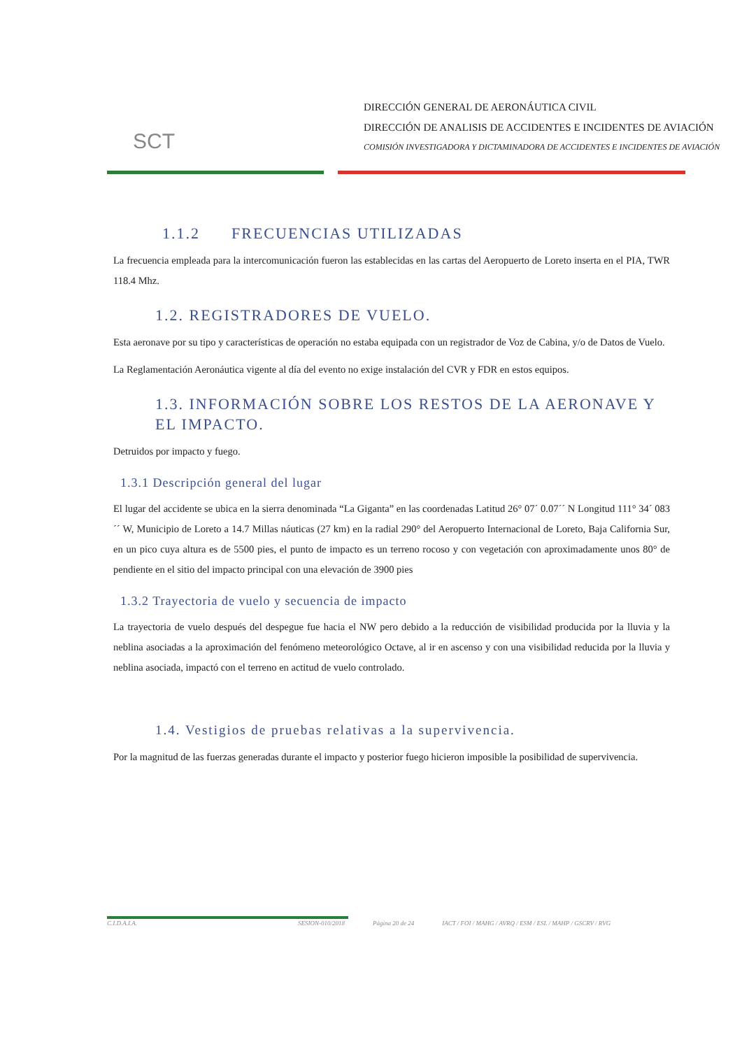SCT
DIRECCIÓN GENERAL DE AERONÁUTICA CIVIL
DIRECCIÓN DE ANALISIS DE ACCIDENTES E INCIDENTES DE AVIACIÓN
COMISIÓN INVESTIGADORA Y DICTAMINADORA DE ACCIDENTES E INCIDENTES DE AVIACIÓN
1.1.2 FRECUENCIAS UTILIZADAS
La frecuencia empleada para la intercomunicación fueron las establecidas en las cartas del Aeropuerto de Loreto inserta en el PIA, TWR 118.4 Mhz.
1.2. REGISTRADORES DE VUELO.
Esta aeronave por su tipo y características de operación no estaba equipada con un registrador de Voz de Cabina, y/o de Datos de Vuelo.
La Reglamentación Aeronáutica vigente al día del evento no exige instalación del CVR y FDR en estos equipos.
1.3. INFORMACIÓN SOBRE LOS RESTOS DE LA AERONAVE Y EL IMPACTO.
Detruidos por impacto y fuego.
1.3.1 Descripción general del lugar
El lugar del accidente se ubica en la sierra denominada “La Giganta” en las coordenadas Latitud 26° 07´ 0.07´´ N Longitud 111° 34´ 083´´ W, Municipio de Loreto a 14.7 Millas náuticas (27 km) en la radial 290° del Aeropuerto Internacional de Loreto, Baja California Sur, en un pico cuya altura es de 5500 pies, el punto de impacto es un terreno rocoso y con vegetación con aproximadamente unos 80° de pendiente en el sitio del impacto principal con una elevación de 3900 pies
1.3.2 Trayectoria de vuelo y secuencia de impacto
La trayectoria de vuelo después del despegue fue hacia el NW pero debido a la reducción de visibilidad producida por la lluvia y la neblina asociadas a la aproximación del fenómeno meteorológico Octave, al ir en ascenso y con una visibilidad reducida por la lluvia y neblina asociada, impactó con el terreno en actitud de vuelo controlado.
1.4. Vestigios de pruebas relativas a la supervivencia.
Por la magnitud de las fuerzas generadas durante el impacto y posterior fuego hicieron imposible la posibilidad de supervivencia.
C.I.D.A.I.A. SESION-010/2018 Página 20 de 24 IACT / FOI / MAHG / AVRQ / ESM / ESL / MAHP / GSCRV / RVG